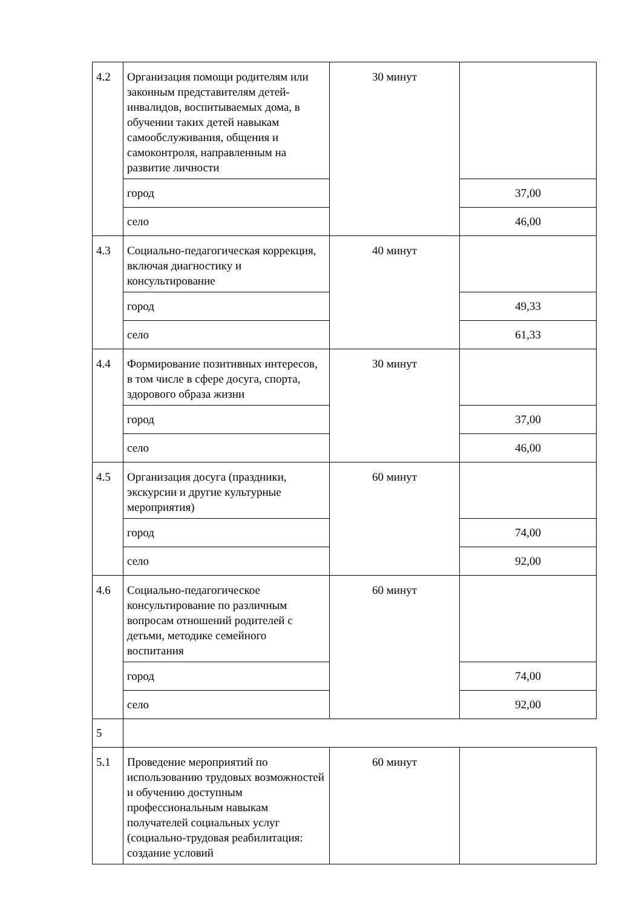| 4.2 | Организация помощи родителям или законным представителям детей-инвалидов, воспитываемых дома, в обучении таких детей навыкам самообслуживания, общения и самоконтроля, направленным на развитие личности | 30 минут | |
| | город | | 37,00 |
| | село | | 46,00 |
| 4.3 | Социально-педагогическая коррекция, включая диагностику и консультирование | 40 минут | |
| | город | | 49,33 |
| | село | | 61,33 |
| 4.4 | Формирование позитивных интересов, в том числе в сфере досуга, спорта, здорового образа жизни | 30 минут | |
| | город | | 37,00 |
| | село | | 46,00 |
| 4.5 | Организация досуга (праздники, экскурсии и другие культурные мероприятия) | 60 минут | |
| | город | | 74,00 |
| | село | | 92,00 |
| 4.6 | Социально-педагогическое консультирование по различным вопросам отношений родителей с детьми, методике семейного воспитания | 60 минут | |
| | город | | 74,00 |
| | село | | 92,00 |
| 5 | | | |
| 5.1 | Проведение мероприятий по использованию трудовых возможностей и обучению доступным профессиональным навыкам получателей социальных услуг (социально-трудовая реабилитация: создание условий | 60 минут | |